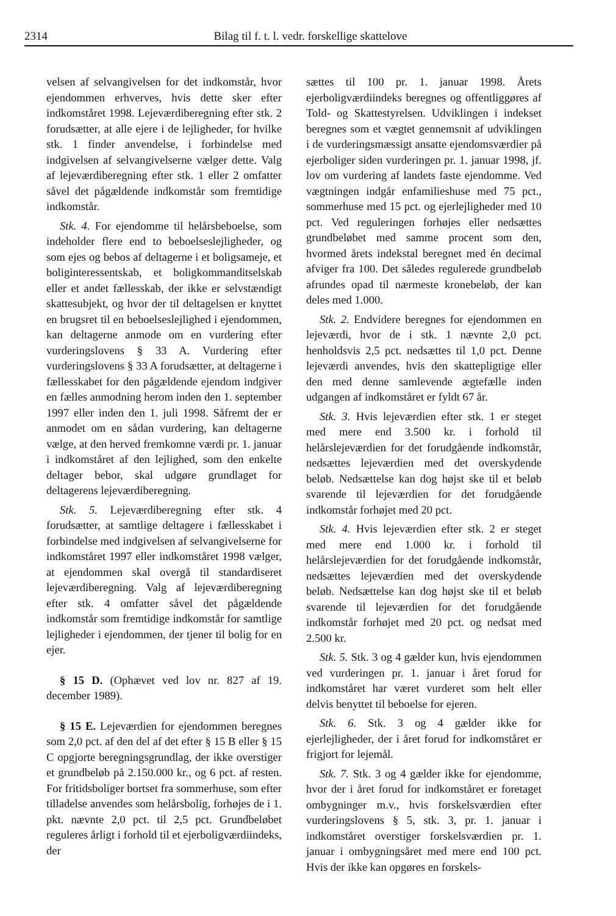2314 Bilag til f. t. l. vedr. forskellige skattelove
velsen af selvangivelsen for det indkomstår, hvor ejendommen erhverves, hvis dette sker efter indkomståret 1998. Lejeværdiberegning efter stk. 2 forudsætter, at alle ejere i de lejligheder, for hvilke stk. 1 finder anvendelse, i forbindelse med indgivelsen af selvangivelserne vælger dette. Valg af lejeværdiberegning efter stk. 1 eller 2 omfatter såvel det pågældende indkomstår som fremtidige indkomstår.
Stk. 4. For ejendomme til helårsbeboelse, som indeholder flere end to beboelseslejligheder, og som ejes og bebos af deltagerne i et boligsameje, et boliginteressentskab, et boligkommanditselskab eller et andet fællesskab, der ikke er selvstændigt skattesubjekt, og hvor der til deltagelsen er knyttet en brugsret til en beboelseslejlighed i ejendommen, kan deltagerne anmode om en vurdering efter vurderingslovens § 33 A. Vurdering efter vurderingslovens § 33 A forudsætter, at deltagerne i fællesskabet for den pågældende ejendom indgiver en fælles anmodning herom inden den 1. september 1997 eller inden den 1. juli 1998. Såfremt der er anmodet om en sådan vurdering, kan deltagerne vælge, at den herved fremkomne værdi pr. 1. januar i indkomståret af den lejlighed, som den enkelte deltager bebor, skal udgøre grundlaget for deltagerens lejeværdiberegning.
Stk. 5. Lejeværdiberegning efter stk. 4 forudsætter, at samtlige deltagere i fællesskabet i forbindelse med indgivelsen af selvangivelserne for indkomståret 1997 eller indkomståret 1998 vælger, at ejendommen skal overgå til standardiseret lejeværdiberegning. Valg af lejeværdiberegning efter stk. 4 omfatter såvel det pågældende indkomstår som fremtidige indkomstår for samtlige lejligheder i ejendommen, der tjener til bolig for en ejer.
§ 15 D. (Ophævet ved lov nr. 827 af 19. december 1989).
§ 15 E. Lejeværdien for ejendommen beregnes som 2,0 pct. af den del af det efter § 15 B eller § 15 C opgjorte beregningsgrundlag, der ikke overstiger et grundbeløb på 2.150.000 kr., og 6 pct. af resten. For fritidsboliger bortset fra sommerhuse, som efter tilladelse anvendes som helårsbolig, forhøjes de i 1. pkt. nævnte 2,0 pct. til 2,5 pct. Grundbeløbet reguleres årligt i forhold til et ejerboligværdiindeks, der
sættes til 100 pr. 1. januar 1998. Årets ejerboligværdiindeks beregnes og offentliggøres af Told- og Skattestyrelsen. Udviklingen i indekset beregnes som et vægtet gennemsnit af udviklingen i de vurderingsmæssigt ansatte ejendomsværdier på ejerboliger siden vurderingen pr. 1. januar 1998, jf. lov om vurdering af landets faste ejendomme. Ved vægtningen indgår enfamilieshuse med 75 pct., sommerhuse med 15 pct. og ejerlejligheder med 10 pct. Ved reguleringen forhøjes eller nedsættes grundbeløbet med samme procent som den, hvormed årets indekstal beregnet med én decimal afviger fra 100. Det således regulerede grundbeløb afrundes opad til nærmeste kronebeløb, der kan deles med 1.000.
Stk. 2. Endvidere beregnes for ejendommen en lejeværdi, hvor de i stk. 1 nævnte 2,0 pct. henholdsvis 2,5 pct. nedsættes til 1,0 pct. Denne lejeværdi anvendes, hvis den skattepligtige eller den med denne samlevende ægtefælle inden udgangen af indkomståret er fyldt 67 år.
Stk. 3. Hvis lejeværdien efter stk. 1 er steget med mere end 3.500 kr. i forhold til helårslejeværdien for det forudgående indkomstår, nedsættes lejeværdien med det overskydende beløb. Nedsættelse kan dog højst ske til et beløb svarende til lejeværdien for det forudgående indkomstår forhøjet med 20 pct.
Stk. 4. Hvis lejeværdien efter stk. 2 er steget med mere end 1.000 kr. i forhold til helårslejeværdien for det forudgående indkomstår, nedsættes lejeværdien med det overskydende beløb. Nedsættelse kan dog højst ske til et beløb svarende til lejeværdien for det forudgående indkomstår forhøjet med 20 pct. og nedsat med 2.500 kr.
Stk. 5. Stk. 3 og 4 gælder kun, hvis ejendommen ved vurderingen pr. 1. januar i året forud for indkomståret har været vurderet som helt eller delvis benyttet til beboelse for ejeren.
Stk. 6. Stk. 3 og 4 gælder ikke for ejerlejligheder, der i året forud for indkomståret er frigjort for lejemål.
Stk. 7. Stk. 3 og 4 gælder ikke for ejendomme, hvor der i året forud for indkomståret er foretaget ombygninger m.v., hvis forskelsværdien efter vurderingslovens § 5, stk. 3, pr. 1. januar i indkomståret overstiger forskelsværdien pr. 1. januar i ombygningsåret med mere end 100 pct. Hvis der ikke kan opgøres en forskels-